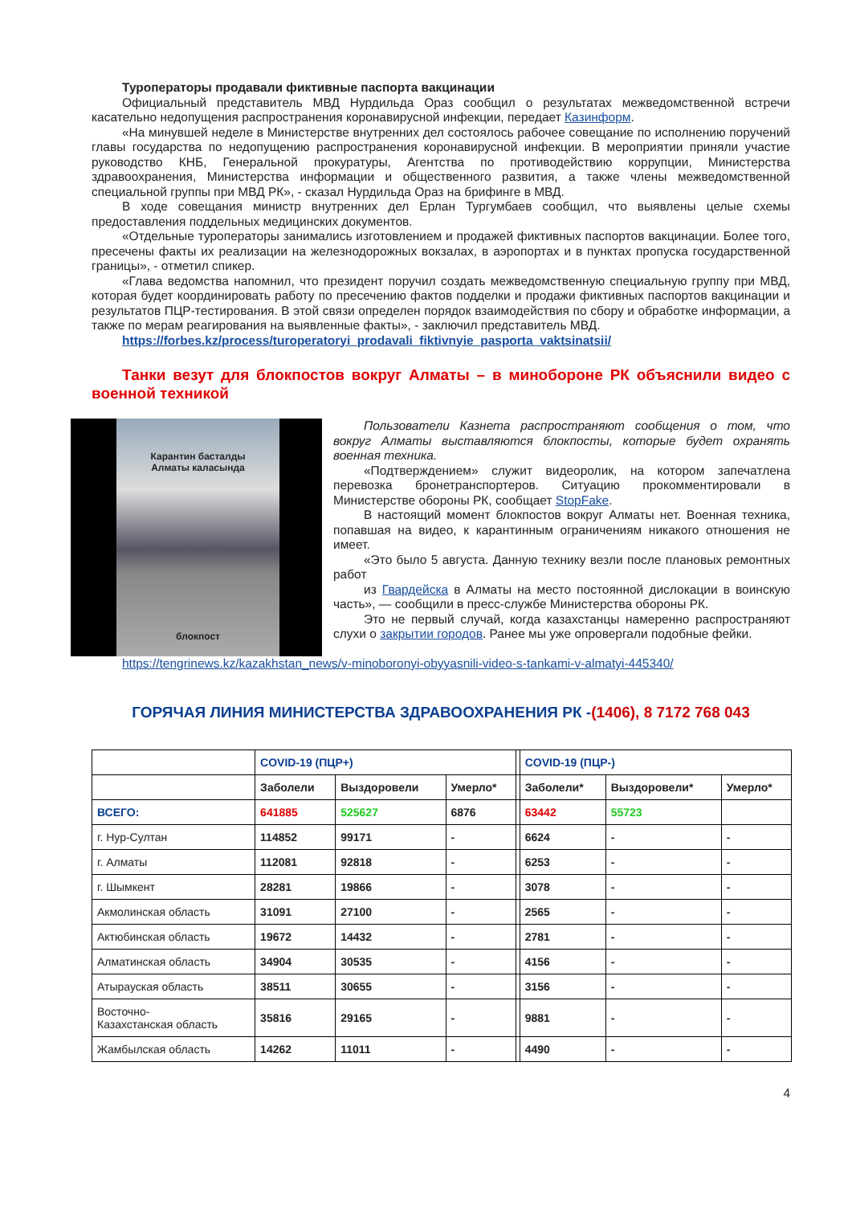Туроператоры продавали фиктивные паспорта вакцинации
Официальный представитель МВД Нурдильда Ораз сообщил о результатах межведомственной встречи касательно недопущения распространения коронавирусной инфекции, передает Казинформ.
«На минувшей неделе в Министерстве внутренних дел состоялось рабочее совещание по исполнению поручений главы государства по недопущению распространения коронавирусной инфекции. В мероприятии приняли участие руководство КНБ, Генеральной прокуратуры, Агентства по противодействию коррупции, Министерства здравоохранения, Министерства информации и общественного развития, а также члены межведомственной специальной группы при МВД РК», - сказал Нурдильда Ораз на брифинге в МВД.
В ходе совещания министр внутренних дел Ерлан Тургумбаев сообщил, что выявлены целые схемы предоставления поддельных медицинских документов.
«Отдельные туроператоры занимались изготовлением и продажей фиктивных паспортов вакцинации. Более того, пресечены факты их реализации на железнодорожных вокзалах, в аэропортах и в пунктах пропуска государственной границы», - отметил спикер.
«Глава ведомства напомнил, что президент поручил создать межведомственную специальную группу при МВД, которая будет координировать работу по пресечению фактов подделки и продажи фиктивных паспортов вакцинации и результатов ПЦР-тестирования. В этой связи определен порядок взаимодействия по сбору и обработке информации, а также по мерам реагирования на выявленные факты», - заключил представитель МВД.
https://forbes.kz/process/turoperatoryi_prodavali_fiktivnyie_pasporta_vaktsinatsii/
Танки везут для блокпостов вокруг Алматы – в минобороне РК объяснили видео с военной техникой
Карантин басталды
Алматы каласында
блокпост
Пользователи Казнета распространяют сообщения о том, что вокруг Алматы выставляются блокпосты, которые будет охранять военная техника.
«Подтверждением» служит видеоролик, на котором запечатлена перевозка бронетранспортеров. Ситуацию прокомментировали в Министерстве обороны РК, сообщает StopFake.
В настоящий момент блокпостов вокруг Алматы нет. Военная техника, попавшая на видео, к карантинным ограничениям никакого отношения не имеет.
«Это было 5 августа. Данную технику везли после плановых ремонтных работ
из Гвардейска в Алматы на место постоянной дислокации в воинскую часть», — сообщили в пресс-службе Министерства обороны РК.
Это не первый случай, когда казахстанцы намеренно распространяют слухи о закрытии городов. Ранее мы уже опровергали подобные фейки.
https://tengrinews.kz/kazakhstan_news/v-minoboronyi-obyyasnili-video-s-tankami-v-almatyi-445340/
ГОРЯЧАЯ ЛИНИЯ МИНИСТЕРСТВА ЗДРАВООХРАНЕНИЯ РК -(1406), 8 7172 768 043
| | COVID-19 (ПЦР+) | | | | COVID-19 (ПЦР-) | | |
| --- | --- | --- | --- | --- | --- | --- | --- |
| | Заболели | Выздоровели | Умерло* | | Заболели* | Выздоровели* | Умерло* |
| ВСЕГО: | 641885 | 525627 | 6876 | | 63442 | 55723 | |
| г. Нур-Султан | 114852 | 99171 | - | | 6624 | - | - |
| г. Алматы | 112081 | 92818 | - | | 6253 | - | - |
| г. Шымкент | 28281 | 19866 | - | | 3078 | - | - |
| Акмолинская область | 31091 | 27100 | - | | 2565 | - | - |
| Актюбинская область | 19672 | 14432 | - | | 2781 | - | - |
| Алматинская область | 34904 | 30535 | - | | 4156 | - | - |
| Атырауская область | 38511 | 30655 | - | | 3156 | - | - |
| Восточно- Казахстанская область | 35816 | 29165 | - | | 9881 | - | - |
| Жамбылская область | 14262 | 11011 | - | | 4490 | - | - |
4